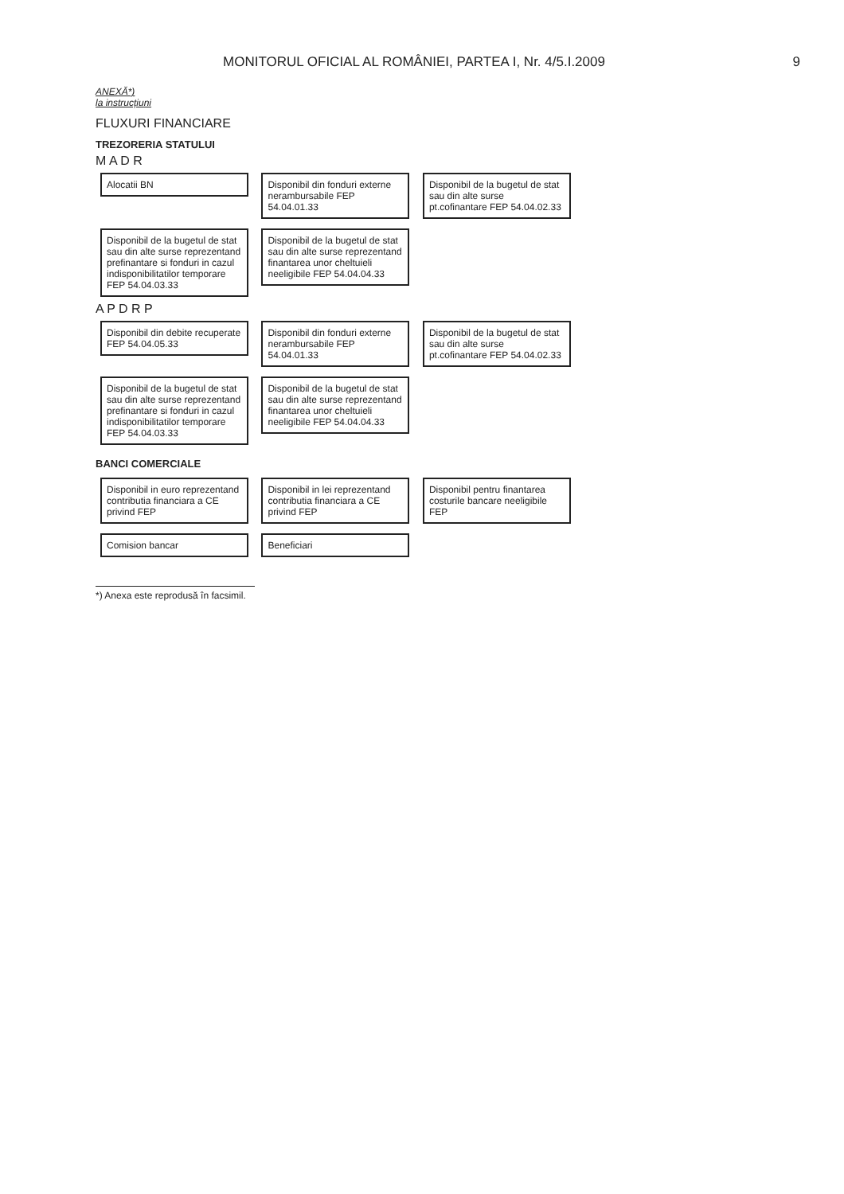MONITORUL OFICIAL AL ROMÂNIEI, PARTEA I, Nr. 4/5.I.2009 9
ANEXĂ*)
la instrucțiuni
FLUXURI FINANCIARE
TREZORERIA STATULUI
M A D R
Alocatii BN
Disponibil din fonduri externe nerambursabile FEP 54.04.01.33
Disponibil de la bugetul de stat sau din alte surse pt.cofinantare FEP 54.04.02.33
Disponibil de la bugetul de stat sau din alte surse reprezentand prefinantare si fonduri in cazul indisponibilitatilor temporare FEP 54.04.03.33
Disponibil de la bugetul de stat sau din alte surse reprezentand finantarea unor cheltuieli neeligibile FEP 54.04.04.33
A P D R P
Disponibil din debite recuperate FEP 54.04.05.33
Disponibil din fonduri externe nerambursabile FEP 54.04.01.33
Disponibil de la bugetul de stat sau din alte surse pt.cofinantare FEP 54.04.02.33
Disponibil de la bugetul de stat sau din alte surse reprezentand prefinantare si fonduri in cazul indisponibilitatilor temporare FEP 54.04.03.33
Disponibil de la bugetul de stat sau din alte surse reprezentand finantarea unor cheltuieli neeligibile FEP 54.04.04.33
BANCI COMERCIALE
Disponibil in euro reprezentand contributia financiara a CE privind FEP
Disponibil in lei reprezentand contributia financiara a CE privind FEP
Disponibil pentru finantarea costurile bancare neeligibile FEP
Comision bancar Beneficiari
*) Anexa este reprodusă în facsimil.